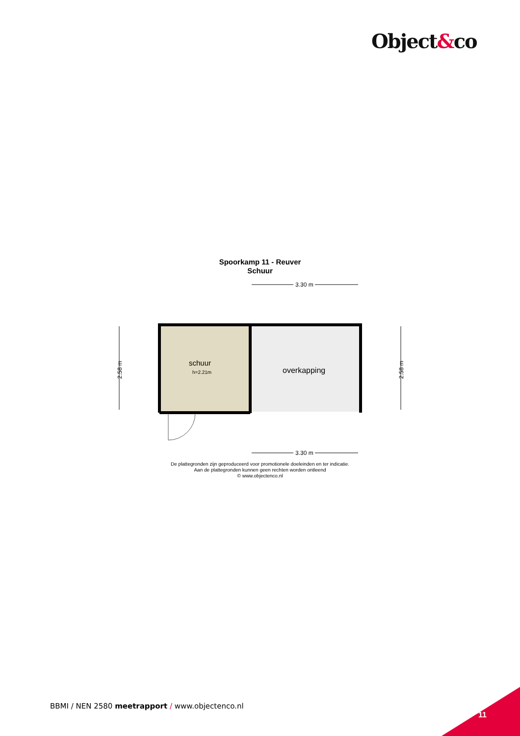Object&co
Spoorkamp 11 - Reuver
Schuur
3.30 m
schuur
h=2.21m
overkapping
2.58 m
2.58 m
3.30 m
De plattegronden zijn geproduceerd voor promotionele doeleinden en ter indicatie.
Aan de plattegronden kunnen geen rechten worden ontleend
© www.objectenco.nl
BBMI / NEN 2580 meetrapport / www.objectenco.nl
11